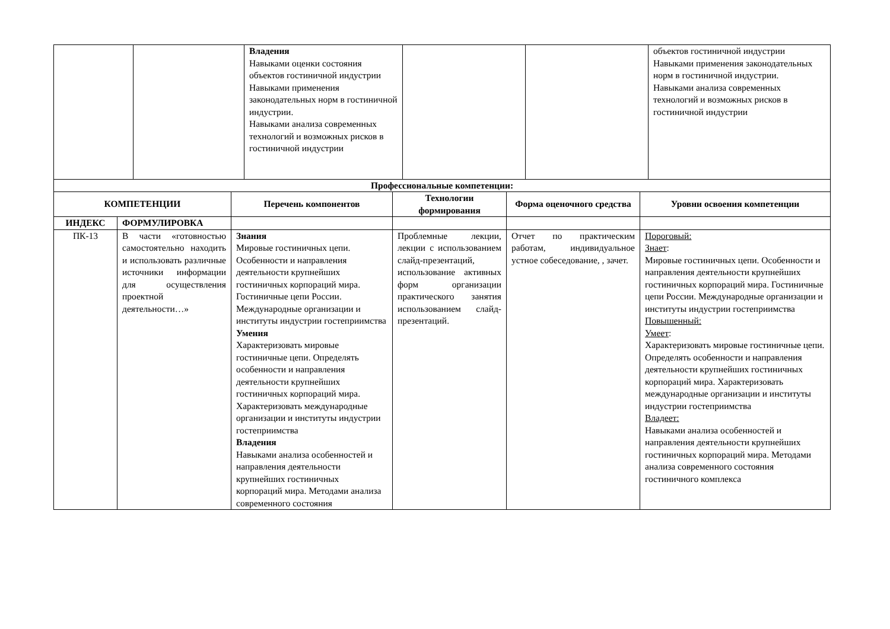| | | Владения Навыками оценки состояния объектов гостиничной индустрии Навыками применения законодательных норм в гостиничной индустрии. Навыками анализа современных технологий и возможных рисков в гостиничной индустрии | | | объектов гостиничной индустрии Навыками применения законодательных норм в гостиничной индустрии. Навыками анализа современных технологий и возможных рисков в гостиничной индустрии |
| Профессиональные компетенции: | | | | | |
| --- | --- | --- | --- | --- | --- |
| КОМПЕТЕНЦИИ | | Перечень компонентов | Технологии формирования | Форма оценочного средства | Уровни освоения компетенции |
| ИНДЕКС | ФОРМУЛИРОВКА | | | | |
| ПК-13 | В части «готовностью самостоятельно находить и использовать различные источники информации для осуществления проектной деятельности…» | Знания Мировые гостиничных цепи. Особенности и направления деятельности крупнейших гостиничных корпораций мира. Гостиничные цепи России. Международные организации и институты индустрии гостеприимства Умения Характеризовать мировые гостиничные цепи. Определять особенности и направления деятельности крупнейших гостиничных корпораций мира. Характеризовать международные организации и институты индустрии гостеприимства Владения Навыками анализа особенностей и направления деятельности крупнейших гостиничных корпораций мира. Методами анализа современного состояния | Проблемные лекции, лекции с использованием слайд-презентаций, использование активных форм организации практического занятия использованием слайд-презентаций. | Отчет по практическим работам, индивидуальное устное собеседование, , зачет. | Пороговый: Знает : Мировые гостиничных цепи. Особенности и направления деятельности крупнейших гостиничных корпораций мира. Гостиничные цепи России. Международные организации и институты индустрии гостеприимства Повышенный: Умеет : Характеризовать мировые гостиничные цепи. Определять особенности и направления деятельности крупнейших гостиничных корпораций мира. Характеризовать международные организации и институты индустрии гостеприимства Владеет: Навыками анализа особенностей и направления деятельности крупнейших гостиничных корпораций мира. Методами анализа современного состояния гостиничного комплекса |